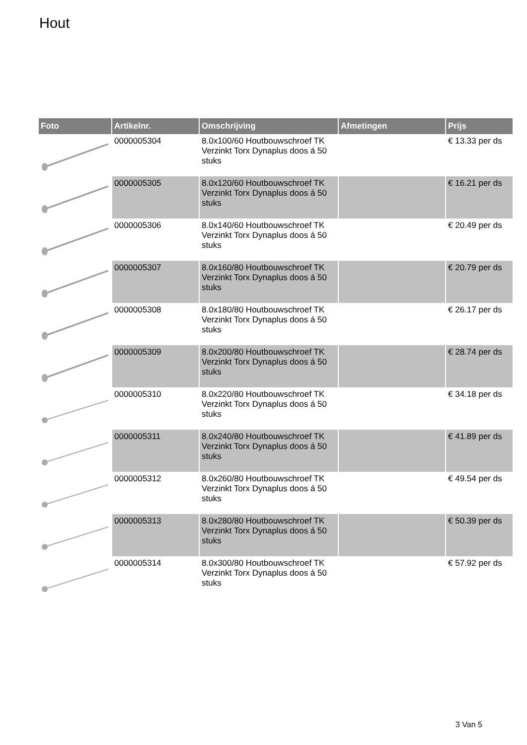Hout
| Foto | Artikelnr. | Omschrijving | Afmetingen | Prijs |
| --- | --- | --- | --- | --- |
| | 0000005304 | 8.0x100/60 Houtbouwschroef TK Verzinkt Torx Dynaplus doos á 50 stuks | | € 13.33 per ds |
| | 0000005305 | 8.0x120/60 Houtbouwschroef TK Verzinkt Torx Dynaplus doos á 50 stuks | | € 16.21 per ds |
| | 0000005306 | 8.0x140/60 Houtbouwschroef TK Verzinkt Torx Dynaplus doos á 50 stuks | | € 20.49 per ds |
| | 0000005307 | 8.0x160/80 Houtbouwschroef TK Verzinkt Torx Dynaplus doos á 50 stuks | | € 20.79 per ds |
| | 0000005308 | 8.0x180/80 Houtbouwschroef TK Verzinkt Torx Dynaplus doos á 50 stuks | | € 26.17 per ds |
| | 0000005309 | 8.0x200/80 Houtbouwschroef TK Verzinkt Torx Dynaplus doos á 50 stuks | | € 28.74 per ds |
| | 0000005310 | 8.0x220/80 Houtbouwschroef TK Verzinkt Torx Dynaplus doos á 50 stuks | | € 34.18 per ds |
| | 0000005311 | 8.0x240/80 Houtbouwschroef TK Verzinkt Torx Dynaplus doos á 50 stuks | | € 41.89 per ds |
| | 0000005312 | 8.0x260/80 Houtbouwschroef TK Verzinkt Torx Dynaplus doos á 50 stuks | | € 49.54 per ds |
| | 0000005313 | 8.0x280/80 Houtbouwschroef TK Verzinkt Torx Dynaplus doos á 50 stuks | | € 50.39 per ds |
| | 0000005314 | 8.0x300/80 Houtbouwschroef TK Verzinkt Torx Dynaplus doos á 50 stuks | | € 57.92 per ds |
3 Van 5